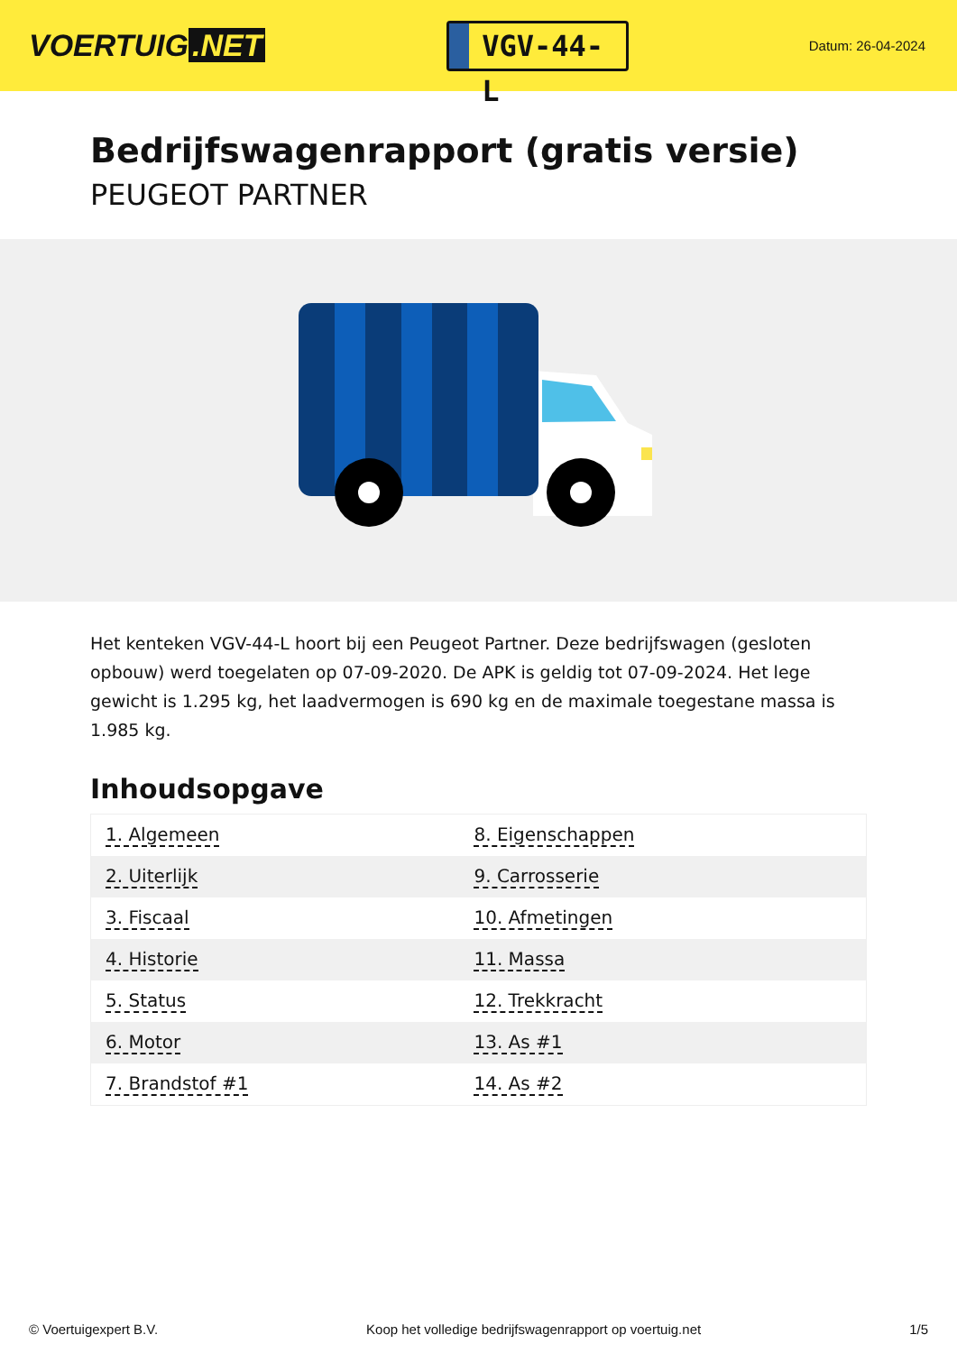VOERTUIG.NET
VGV-44-L
Datum: 26-04-2024
Bedrijfswagenrapport (gratis versie)
PEUGEOT PARTNER
Het kenteken VGV-44-L hoort bij een Peugeot Partner. Deze bedrijfswagen (gesloten opbouw) werd toegelaten op 07-09-2020. De APK is geldig tot 07-09-2024. Het lege gewicht is 1.295 kg, het laadvermogen is 690 kg en de maximale toegestane massa is 1.985 kg.
Inhoudsopgave
| 1. Algemeen | 8. Eigenschappen |
| 2. Uiterlijk | 9. Carrosserie |
| 3. Fiscaal | 10. Afmetingen |
| 4. Historie | 11. Massa |
| 5. Status | 12. Trekkracht |
| 6. Motor | 13. As #1 |
| 7. Brandstof #1 | 14. As #2 |
© Voertuigexpert B.V. Koop het volledige bedrijfswagenrapport op voertuig.net 1/5